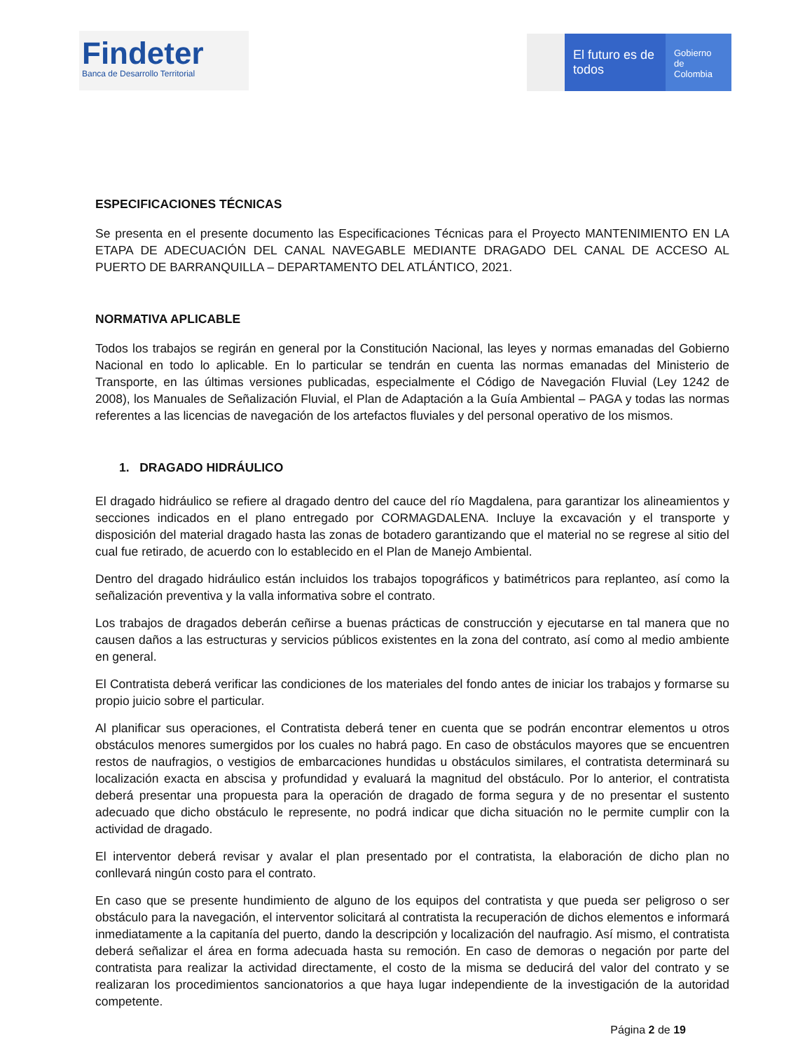Findeter
Banca de Desarrollo Territorial
El futuro es de todos
Gobierno de Colombia
ESPECIFICACIONES TÉCNICAS
Se presenta en el presente documento las Especificaciones Técnicas para el Proyecto MANTENIMIENTO EN LA ETAPA DE ADECUACIÓN DEL CANAL NAVEGABLE MEDIANTE DRAGADO DEL CANAL DE ACCESO AL PUERTO DE BARRANQUILLA – DEPARTAMENTO DEL ATLÁNTICO, 2021.
NORMATIVA APLICABLE
Todos los trabajos se regirán en general por la Constitución Nacional, las leyes y normas emanadas del Gobierno Nacional en todo lo aplicable. En lo particular se tendrán en cuenta las normas emanadas del Ministerio de Transporte, en las últimas versiones publicadas, especialmente el Código de Navegación Fluvial (Ley 1242 de 2008), los Manuales de Señalización Fluvial, el Plan de Adaptación a la Guía Ambiental – PAGA y todas las normas referentes a las licencias de navegación de los artefactos fluviales y del personal operativo de los mismos.
1. DRAGADO HIDRÁULICO
El dragado hidráulico se refiere al dragado dentro del cauce del río Magdalena, para garantizar los alineamientos y secciones indicados en el plano entregado por CORMAGDALENA. Incluye la excavación y el transporte y disposición del material dragado hasta las zonas de botadero garantizando que el material no se regrese al sitio del cual fue retirado, de acuerdo con lo establecido en el Plan de Manejo Ambiental.
Dentro del dragado hidráulico están incluidos los trabajos topográficos y batimétricos para replanteo, así como la señalización preventiva y la valla informativa sobre el contrato.
Los trabajos de dragados deberán ceñirse a buenas prácticas de construcción y ejecutarse en tal manera que no causen daños a las estructuras y servicios públicos existentes en la zona del contrato, así como al medio ambiente en general.
El Contratista deberá verificar las condiciones de los materiales del fondo antes de iniciar los trabajos y formarse su propio juicio sobre el particular.
Al planificar sus operaciones, el Contratista deberá tener en cuenta que se podrán encontrar elementos u otros obstáculos menores sumergidos por los cuales no habrá pago. En caso de obstáculos mayores que se encuentren restos de naufragios, o vestigios de embarcaciones hundidas u obstáculos similares, el contratista determinará su localización exacta en abscisa y profundidad y evaluará la magnitud del obstáculo. Por lo anterior, el contratista deberá presentar una propuesta para la operación de dragado de forma segura y de no presentar el sustento adecuado que dicho obstáculo le represente, no podrá indicar que dicha situación no le permite cumplir con la actividad de dragado.
El interventor deberá revisar y avalar el plan presentado por el contratista, la elaboración de dicho plan no conllevará ningún costo para el contrato.
En caso que se presente hundimiento de alguno de los equipos del contratista y que pueda ser peligroso o ser obstáculo para la navegación, el interventor solicitará al contratista la recuperación de dichos elementos e informará inmediatamente a la capitanía del puerto, dando la descripción y localización del naufragio. Así mismo, el contratista deberá señalizar el área en forma adecuada hasta su remoción. En caso de demoras o negación por parte del contratista para realizar la actividad directamente, el costo de la misma se deducirá del valor del contrato y se realizaran los procedimientos sancionatorios a que haya lugar independiente de la investigación de la autoridad competente.
Página 2 de 19